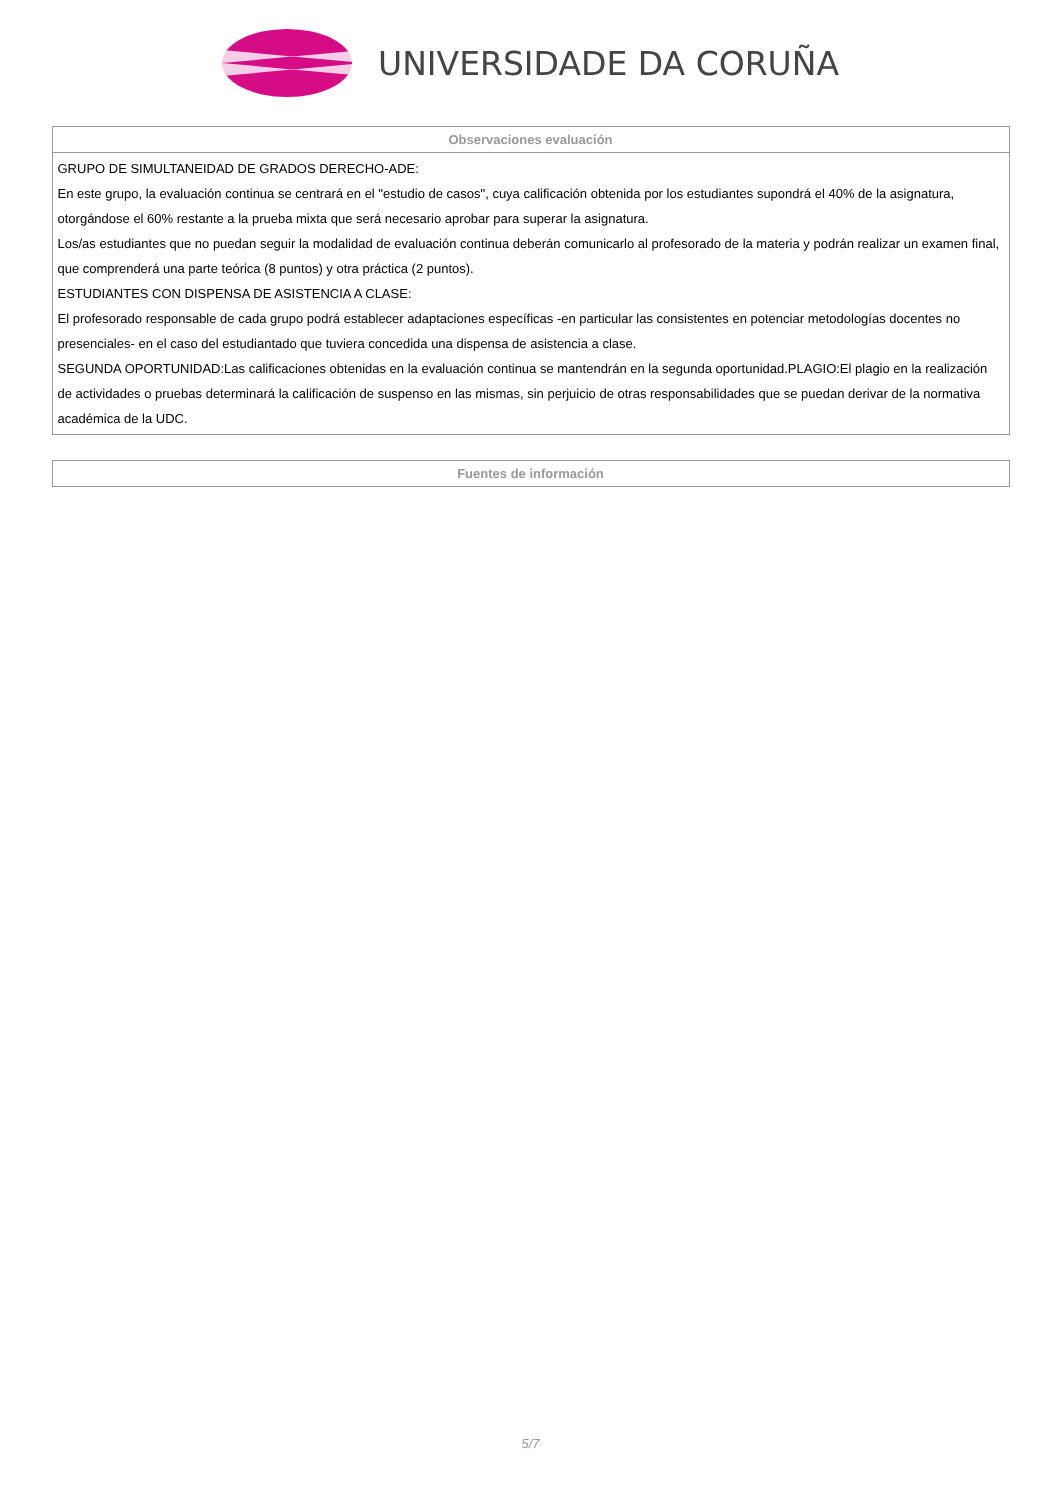UNIVERSIDADE DA CORUÑA
| Observaciones evaluación |
| --- |
| GRUPO DE SIMULTANEIDAD DE GRADOS DERECHO-ADE: En este grupo, la evaluación continua se centrará en el "estudio de casos", cuya calificación obtenida por los estudiantes supondrá el 40% de la asignatura, otorgándose el 60% restante a la prueba mixta que será necesario aprobar para superar la asignatura. Los/as estudiantes que no puedan seguir la modalidad de evaluación continua deberán comunicarlo al profesorado de la materia y podrán realizar un examen final, que comprenderá una parte teórica (8 puntos) y otra práctica (2 puntos). ESTUDIANTES CON DISPENSA DE ASISTENCIA A CLASE: El profesorado responsable de cada grupo podrá establecer adaptaciones específicas -en particular las consistentes en potenciar metodologías docentes no presenciales- en el caso del estudiantado que tuviera concedida una dispensa de asistencia a clase. SEGUNDA OPORTUNIDAD:Las calificaciones obtenidas en la evaluación continua se mantendrán en la segunda oportunidad.PLAGIO:El plagio en la realización de actividades o pruebas determinará la calificación de suspenso en las mismas, sin perjuicio de otras responsabilidades que se puedan derivar de la normativa académica de la UDC. |
| Fuentes de información |
| --- |
5/7